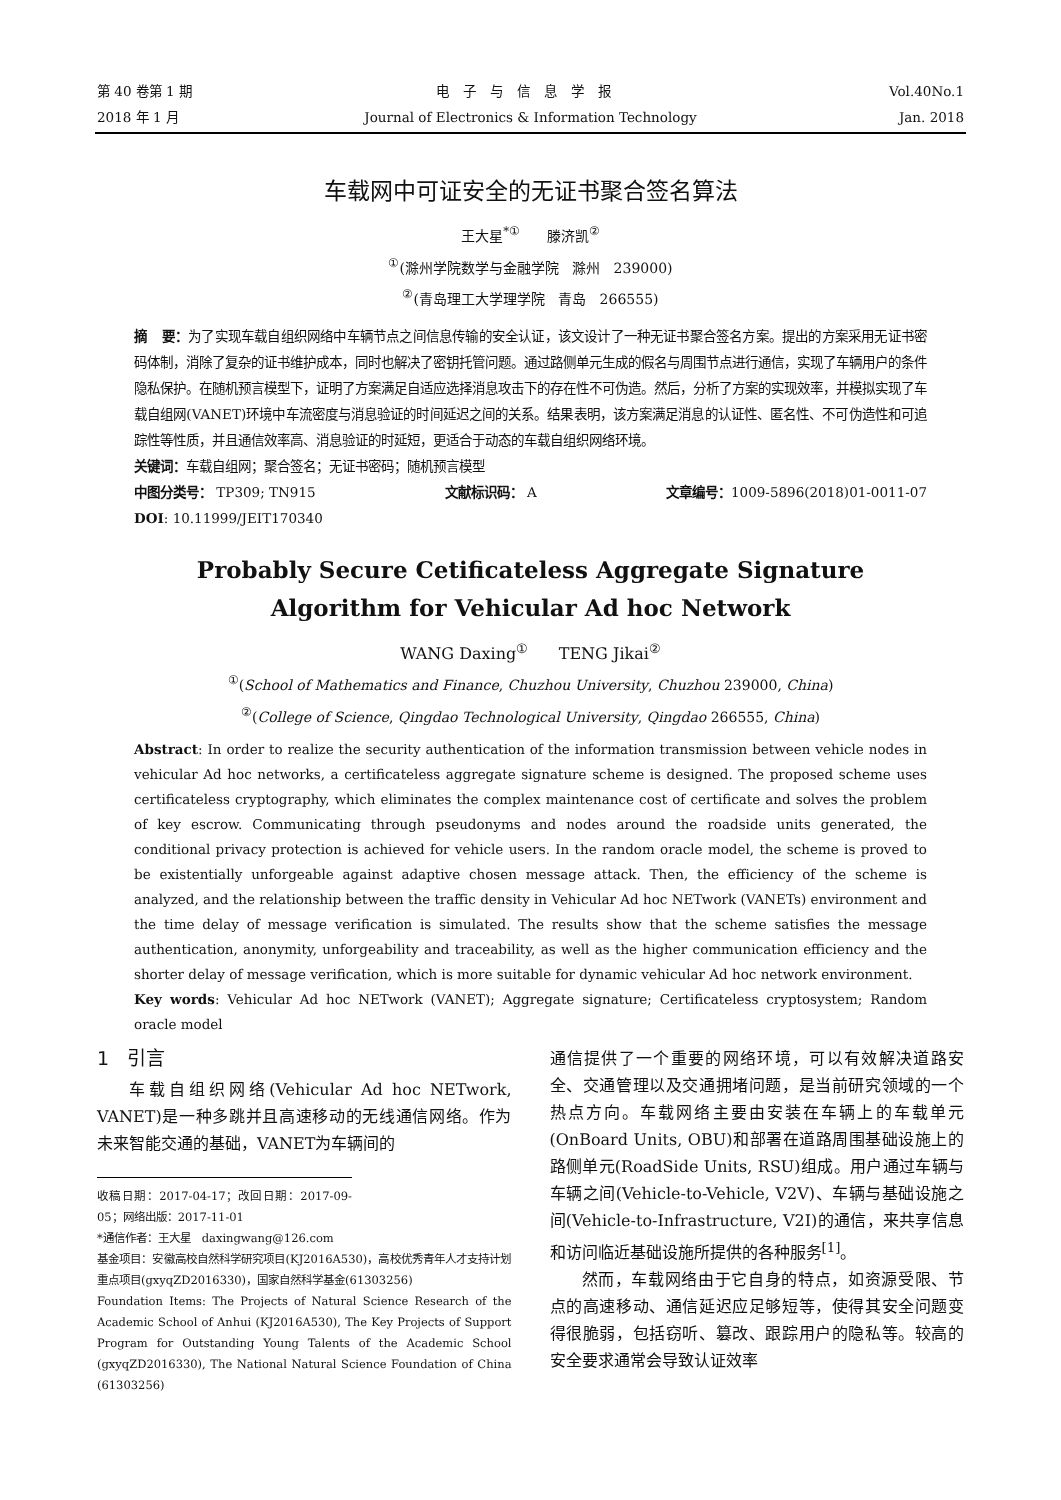第 40 卷第 1 期 电子与信息学报 Vol.40No.1
2018 年 1 月 Journal of Electronics & Information Technology
Jan. 2018
车载网中可证安全的无证书聚合签名算法
王大星<sup>*①</sup> 滕济凯<sup>②</sup>
<sup>①</sup>(滁州学院数学与金融学院 滁州 239000)
<sup>②</sup>(青岛理工大学理学院 青岛 266555)
摘 要：为了实现车载自组织网络中车辆节点之间信息传输的安全认证，该文设计了一种无证书聚合签名方案。提出的方案采用无证书密码体制，消除了复杂的证书维护成本，同时也解决了密钥托管问题。通过路侧单元生成的假名与周围节点进行通信，实现了车辆用户的条件隐私保护。在随机预言模型下，证明了方案满足自适应选择消息攻击下的存在性不可伪造。然后，分析了方案的实现效率，并模拟实现了车载自组网(VANET)环境中车流密度与消息验证的时间延迟之间的关系。结果表明，该方案满足消息的认证性、匿名性、不可伪造性和可追踪性等性质，并且通信效率高、消息验证的时延短，更适合于动态的车载自组织网络环境。
关键词：车载自组网；聚合签名；无证书密码；随机预言模型
中图分类号： TP309; TN915 文献标识码： A 文章编号：1009-5896(2018)01-0011-07
DOI: 10.11999/JEIT170340
Probably Secure Cetificateless Aggregate Signature
Algorithm for Vehicular Ad hoc Network
WANG Daxing<sup>①</sup> TENG Jikai<sup>②</sup>
<sup>①</sup>(School of Mathematics and Finance, Chuzhou University, Chuzhou 239000, China)
<sup>②</sup>(College of Science, Qingdao Technological University, Qingdao 266555, China)
Abstract: In order to realize the security authentication of the information transmission between vehicle nodes in vehicular Ad hoc networks, a certificateless aggregate signature scheme is designed. The proposed scheme uses certificateless cryptography, which eliminates the complex maintenance cost of certificate and solves the problem of key escrow. Communicating through pseudonyms and nodes around the roadside units generated, the conditional privacy protection is achieved for vehicle users. In the random oracle model, the scheme is proved to be existentially unforgeable against adaptive chosen message attack. Then, the efficiency of the scheme is analyzed, and the relationship between the traffic density in Vehicular Ad hoc NETwork (VANETs) environment and the time delay of message verification is simulated. The results show that the scheme satisfies the message authentication, anonymity, unforgeability and traceability, as well as the higher communication efficiency and the shorter delay of message verification, which is more suitable for dynamic vehicular Ad hoc network environment.
Key words: Vehicular Ad hoc NETwork (VANET); Aggregate signature; Certificateless cryptosystem; Random oracle model
1 引言
车载自组织网络(Vehicular Ad hoc NETwork, VANET)是一种多跳并且高速移动的无线通信网络。作为未来智能交通的基础，VANET为车辆间的
收稿日期：2017-04-17；改回日期：2017-09-05；网络出版：2017-11-01
*通信作者：王大星 daxingwang@126.com
基金项目：安徽高校自然科学研究项目(KJ2016A530)，高校优秀青年人才支持计划重点项目(gxyqZD2016330)，国家自然科学基金(61303256)
Foundation Items: The Projects of Natural Science Research of the Academic School of Anhui (KJ2016A530), The Key Projects of Support Program for Outstanding Young Talents of the Academic School (gxyqZD2016330), The National Natural Science Foundation of China (61303256)
通信提供了一个重要的网络环境，可以有效解决道路安全、交通管理以及交通拥堵问题，是当前研究领域的一个热点方向。车载网络主要由安装在车辆上的车载单元(OnBoard Units, OBU)和部署在道路周围基础设施上的路侧单元(RoadSide Units, RSU)组成。用户通过车辆与车辆之间(Vehicle-to-Vehicle, V2V)、车辆与基础设施之间(Vehicle-to-Infrastructure, V2I)的通信，来共享信息和访问临近基础设施所提供的各种服务<sup>[1]</sup>。
然而，车载网络由于它自身的特点，如资源受限、节点的高速移动、通信延迟应足够短等，使得其安全问题变得很脆弱，包括窃听、篡改、跟踪用户的隐私等。较高的安全要求通常会导致认证效率